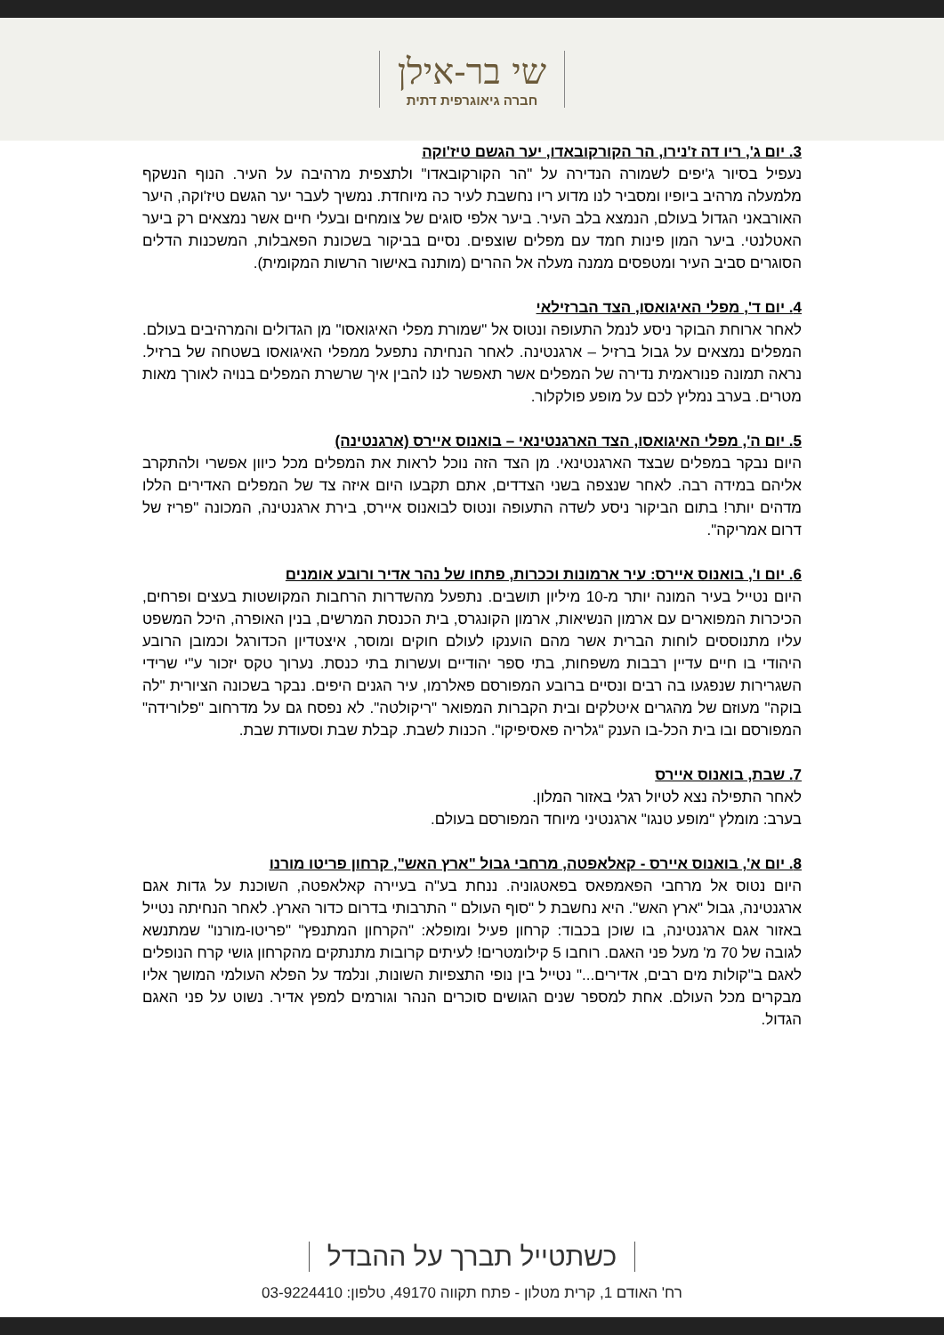שי בר-אילן
חברה גיאוגרפית דתית
3. יום ג', ריו דה ז'נירו, הר הקורקובאדו, יער הגשם טיז'וקה
נעפיל בסיור ג'יפים לשמורה הנדירה על "הר הקורקובאדו" ולתצפית מרהיבה על העיר. הנוף הנשקף מלמעלה מרהיב ביופיו ומסביר לנו מדוע ריו נחשבת לעיר כה מיוחדת. נמשיך לעבר יער הגשם טיז'וקה, היער האורבאני הגדול בעולם, הנמצא בלב העיר. ביער אלפי סוגים של צומחים ובעלי חיים אשר נמצאים רק ביער האטלנטי. ביער המון פינות חמד עם מפלים שוצפים. נסיים בביקור בשכונת הפאבלות, המשכנות הדלים הסוגרים סביב העיר ומטפסים ממנה מעלה אל ההרים (מותנה באישור הרשות המקומית).
4. יום ד', מפלי האיגואסו, הצד הברזילאי
לאחר ארוחת הבוקר ניסע לנמל התעופה ונטוס אל "שמורת מפלי האיגואסו" מן הגדולים והמרהיבים בעולם. המפלים נמצאים על גבול ברזיל – ארגנטינה. לאחר הנחיתה נתפעל ממפלי האיגואסו בשטחה של ברזיל. נראה תמונה פנוראמית נדירה של המפלים אשר תאפשר לנו להבין איך שרשרת המפלים בנויה לאורך מאות מטרים. בערב נמליץ לכם על מופע פולקלור.
5. יום ה', מפלי האיגואסו, הצד הארגנטינאי – בואנוס איירס (ארגנטינה)
היום נבקר במפלים שבצד הארגנטינאי. מן הצד הזה נוכל לראות את המפלים מכל כיוון אפשרי ולהתקרב אליהם במידה רבה. לאחר שנצפה בשני הצדדים, אתם תקבעו היום איזה צד של המפלים האדירים הללו מדהים יותר! בתום הביקור ניסע לשדה התעופה ונטוס לבואנוס איירס, בירת ארגנטינה, המכונה "פריז של דרום אמריקה".
6. יום ו', בואנוס איירס: עיר ארמונות וככרות, פתחו של נהר אדיר ורובע אומנים
היום נטייל בעיר המונה יותר מ-10 מיליון תושבים. נתפעל מהשדרות הרחבות המקושטות בעצים ופרחים, הכיכרות המפוארים עם ארמון הנשיאות, ארמון הקונגרס, בית הכנסת המרשים, בנין האופרה, היכל המשפט עליו מתנוססים לוחות הברית אשר מהם הוענקו לעולם חוקים ומוסר, איצטדיון הכדורגל וכמובן הרובע היהודי בו חיים עדיין רבבות משפחות, בתי ספר יהודיים ועשרות בתי כנסת. נערוך טקס יזכור ע"י שרידי השגרירות שנפגעו בה רבים ונסיים ברובע המפורסם פאלרמו, עיר הגנים היפים. נבקר בשכונה הציורית "לה בוקה" מעוזם של מהגרים איטלקים ובית הקברות המפואר "ריקולטה". לא נפסח גם על מדרחוב "פלורידה" המפורסם ובו בית הכל-בו הענק "גלריה פאסיפיקו". הכנות לשבת. קבלת שבת וסעודת שבת.
7. שבת, בואנוס איירס
לאחר התפילה נצא לטיול רגלי באזור המלון.
בערב: מומלץ "מופע טנגו" ארגנטיני מיוחד המפורסם בעולם.
8. יום א', בואנוס איירס - קאלאפטה, מרחבי גבול "ארץ האש", קרחון פריטו מורנו
היום נטוס אל מרחבי הפאמפאס בפאטגוניה. ננחת בע"ה בעיירה קאלאפטה, השוכנת על גדות אגם ארגנטינה, גבול "ארץ האש". היא נחשבת ל "סוף העולם " התרבותי בדרום כדור הארץ. לאחר הנחיתה נטייל באזור אגם ארגנטינה, בו שוכן בכבוד: קרחון פעיל ומופלא: "הקרחון המתנפץ" "פריטו-מורנו" שמתנשא לגובה של 70 מ' מעל פני האגם. רוחבו 5 קילומטרים! לעיתים קרובות מתנתקים מהקרחון גושי קרח הנופלים לאגם ב"קולות מים רבים, אדירים..." נטייל בין נופי התצפיות השונות, ונלמד על הפלא העולמי המושך אליו מבקרים מכל העולם. אחת למספר שנים הגושים סוכרים הנהר וגורמים למפץ אדיר. נשוט על פני האגם הגדול.
כשתטייל תברך על ההבדל
רח' האודם 1, קרית מטלון - פתח תקווה 49170, טלפון: 03-9224410